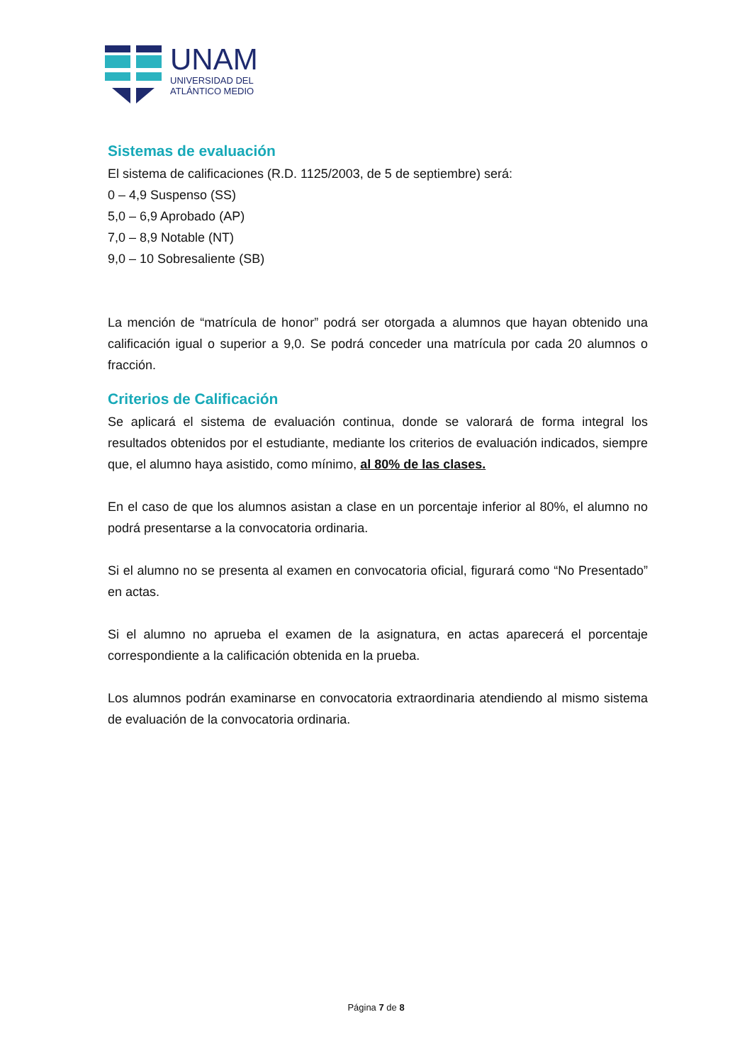UNAM
UNIVERSIDAD DEL
ATLÁNTICO MEDIO
Sistemas de evaluación
El sistema de calificaciones (R.D. 1125/2003, de 5 de septiembre) será:
0 – 4,9 Suspenso (SS)
5,0 – 6,9 Aprobado (AP)
7,0 – 8,9 Notable (NT)
9,0 – 10 Sobresaliente (SB)
La mención de “matrícula de honor” podrá ser otorgada a alumnos que hayan obtenido una calificación igual o superior a 9,0. Se podrá conceder una matrícula por cada 20 alumnos o fracción.
Criterios de Calificación
Se aplicará el sistema de evaluación continua, donde se valorará de forma integral los resultados obtenidos por el estudiante, mediante los criterios de evaluación indicados, siempre que, el alumno haya asistido, como mínimo, al 80% de las clases.
En el caso de que los alumnos asistan a clase en un porcentaje inferior al 80%, el alumno no podrá presentarse a la convocatoria ordinaria.
Si el alumno no se presenta al examen en convocatoria oficial, figurará como “No Presentado” en actas.
Si el alumno no aprueba el examen de la asignatura, en actas aparecerá el porcentaje correspondiente a la calificación obtenida en la prueba.
Los alumnos podrán examinarse en convocatoria extraordinaria atendiendo al mismo sistema de evaluación de la convocatoria ordinaria.
Página 7 de 8